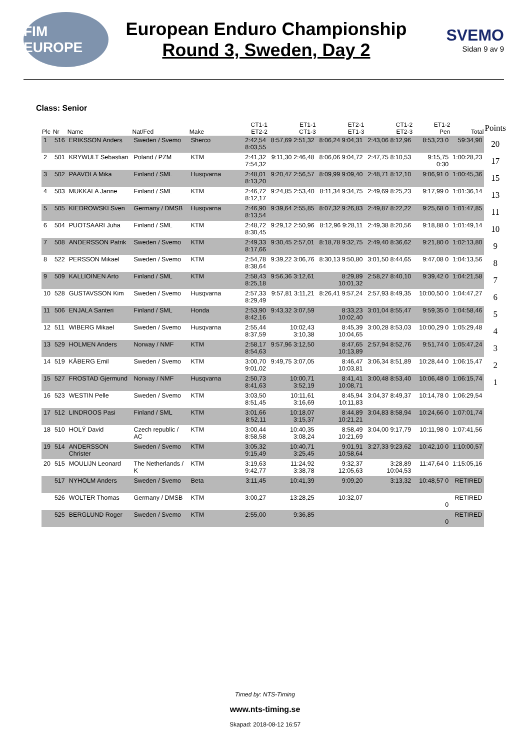FIM EUROPE
European Enduro Championship
Round 3, Sweden, Day 2
SVEMO
Sidan 9 av 9
Class: Senior
| Plc | Nr | Name | Nat/Fed | Make | CT1-1 ET2-2 | ET1-1 CT1-3 | ET2-1 ET1-3 | CT1-2 ET2-3 | ET1-2 Pen | Total | Points |
| --- | --- | --- | --- | --- | --- | --- | --- | --- | --- | --- | --- |
| 1 | 516 | ERIKSSON Anders | Sweden / Svemo | Sherco | 2:42,54 8:03,55 | 8:57,69 2:51,32 | 8:06,24 9:04,31 | 2:43,06 8:12,96 | 8:53,23 0 | 59:34,90 | 20 |
| 2 | 501 | KRYWULT Sebastian | Poland / PZM | KTM | 2:41,32 7:54,32 | 9:11,30 2:46,48 | 8:06,06 9:04,72 | 2:47,75 8:10,53 | 9:15,75 0:30 | 1:00:28,23 | 17 |
| 3 | 502 | PAAVOLA Mika | Finland / SML | Husqvarna | 2:48,01 8:13,20 | 9:20,47 2:56,57 | 8:09,99 9:09,40 | 2:48,71 8:12,10 | 9:06,91 0 | 1:00:45,36 | 15 |
| 4 | 503 | MUKKALA Janne | Finland / SML | KTM | 2:46,72 8:12,17 | 9:24,85 2:53,40 | 8:11,34 9:34,75 | 2:49,69 8:25,23 | 9:17,99 0 | 1:01:36,14 | 13 |
| 5 | 505 | KIEDROWSKI Sven | Germany / DMSB | Husqvarna | 2:46,90 8:13,54 | 9:39,64 2:55,85 | 8:07,32 9:26,83 | 2:49,87 8:22,22 | 9:25,68 0 | 1:01:47,85 | 11 |
| 6 | 504 | PUOTSAARI Juha | Finland / SML | KTM | 2:48,72 8:30,45 | 9:29,12 2:50,96 | 8:12,96 9:28,11 | 2:49,38 8:20,56 | 9:18,88 0 | 1:01:49,14 | 10 |
| 7 | 508 | ANDERSSON Patrik | Sweden / Svemo | KTM | 2:49,33 8:17,66 | 9:30,45 2:57,01 | 8:18,78 9:32,75 | 2:49,40 8:36,62 | 9:21,80 0 | 1:02:13,80 | 9 |
| 8 | 522 | PERSSON Mikael | Sweden / Svemo | KTM | 2:54,78 8:38,64 | 9:39,22 3:06,76 | 8:30,13 9:50,80 | 3:01,50 8:44,65 | 9:47,08 0 | 1:04:13,56 | 8 |
| 9 | 509 | KALLIOINEN Arto | Finland / SML | KTM | 2:58,43 8:25,18 | 9:56,36 3:12,61 | 8:29,89 10:01,32 | 2:58,27 8:40,10 | 9:39,42 0 | 1:04:21,58 | 7 |
| 10 | 528 | GUSTAVSSON Kim | Sweden / Svemo | Husqvarna | 2:57,33 8:29,49 | 9:57,81 3:11,21 | 8:26,41 9:57,24 | 2:57,93 8:49,35 | 10:00,50 0 | 1:04:47,27 | 6 |
| 11 | 506 | ENJALA Santeri | Finland / SML | Honda | 2:53,90 8:42,16 | 9:43,32 3:07,59 | 8:33,23 10:02,40 | 3:01,04 8:55,47 | 9:59,35 0 | 1:04:58,46 | 5 |
| 12 | 511 | WIBERG Mikael | Sweden / Svemo | Husqvarna | 2:55,44 8:37,59 | 10:02,43 3:10,38 | 8:45,39 10:04,65 | 3:00,28 8:53,03 | 10:00,29 0 | 1:05:29,48 | 4 |
| 13 | 529 | HOLMEN Anders | Norway / NMF | KTM | 2:58,17 8:54,63 | 9:57,96 3:12,50 | 8:47,65 10:13,89 | 2:57,94 8:52,76 | 9:51,74 0 | 1:05:47,24 | 3 |
| 14 | 519 | KÅBERG Emil | Sweden / Svemo | KTM | 3:00,70 9:01,02 | 9:49,75 3:07,05 | 8:46,47 10:03,81 | 3:06,34 8:51,89 | 10:28,44 0 | 1:06:15,47 | 2 |
| 15 | 527 | FROSTAD Gjermund | Norway / NMF | Husqvarna | 2:50,73 8:41,63 | 10:00,71 3:52,19 | 8:41,41 10:08,71 | 3:00,48 8:53,40 | 10:06,48 0 | 1:06:15,74 | 1 |
| 16 | 523 | WESTIN Pelle | Sweden / Svemo | KTM | 3:03,50 8:51,45 | 10:11,61 3:16,69 | 8:45,94 10:11,83 | 3:04,37 8:49,37 | 10:14,78 0 | 1:06:29,54 | |
| 17 | 512 | LINDROOS Pasi | Finland / SML | KTM | 3:01,66 8:52,11 | 10:18,07 3:15,37 | 8:44,89 10:21,21 | 3:04,83 8:58,94 | 10:24,66 0 | 1:07:01,74 | |
| 18 | 510 | HOLÝ David | Czech republic / AC | KTM | 3:00,44 8:58,58 | 10:40,35 3:08,24 | 8:58,49 10:21,69 | 3:04,00 9:17,79 | 10:11,98 0 | 1:07:41,56 | |
| 19 | 514 | ANDERSSON Christer | Sweden / Svemo | KTM | 3:05,32 9:15,49 | 10:40,71 3:25,45 | 9:01,91 10:58,64 | 3:27,33 9:23,62 | 10:42,10 0 | 1:10:00,57 | |
| 20 | 515 | MOULIJN Leonard | The Netherlands / K | KTM | 3:19,63 9:42,77 | 11:24,92 3:38,78 | 9:32,37 12:05,63 | 3:28,89 10:04,53 | 11:47,64 0 | 1:15:05,16 | |
| | 517 | NYHOLM Anders | Sweden / Svemo | Beta | 3:11,45 | 10:41,39 | 9:09,20 | 3:13,32 | 10:48,57 0 | RETIRED | |
| | 526 | WOLTER Thomas | Germany / DMSB | KTM | 3:00,27 | 13:28,25 | 10:32,07 | | 0 | RETIRED | |
| | 525 | BERGLUND Roger | Sweden / Svemo | KTM | 2:55,00 | 9:36,85 | | | 0 | RETIRED | |
Timed by: NTS-Timing
www.nts-timing.se
Skapad: 2018-08-12 16:57